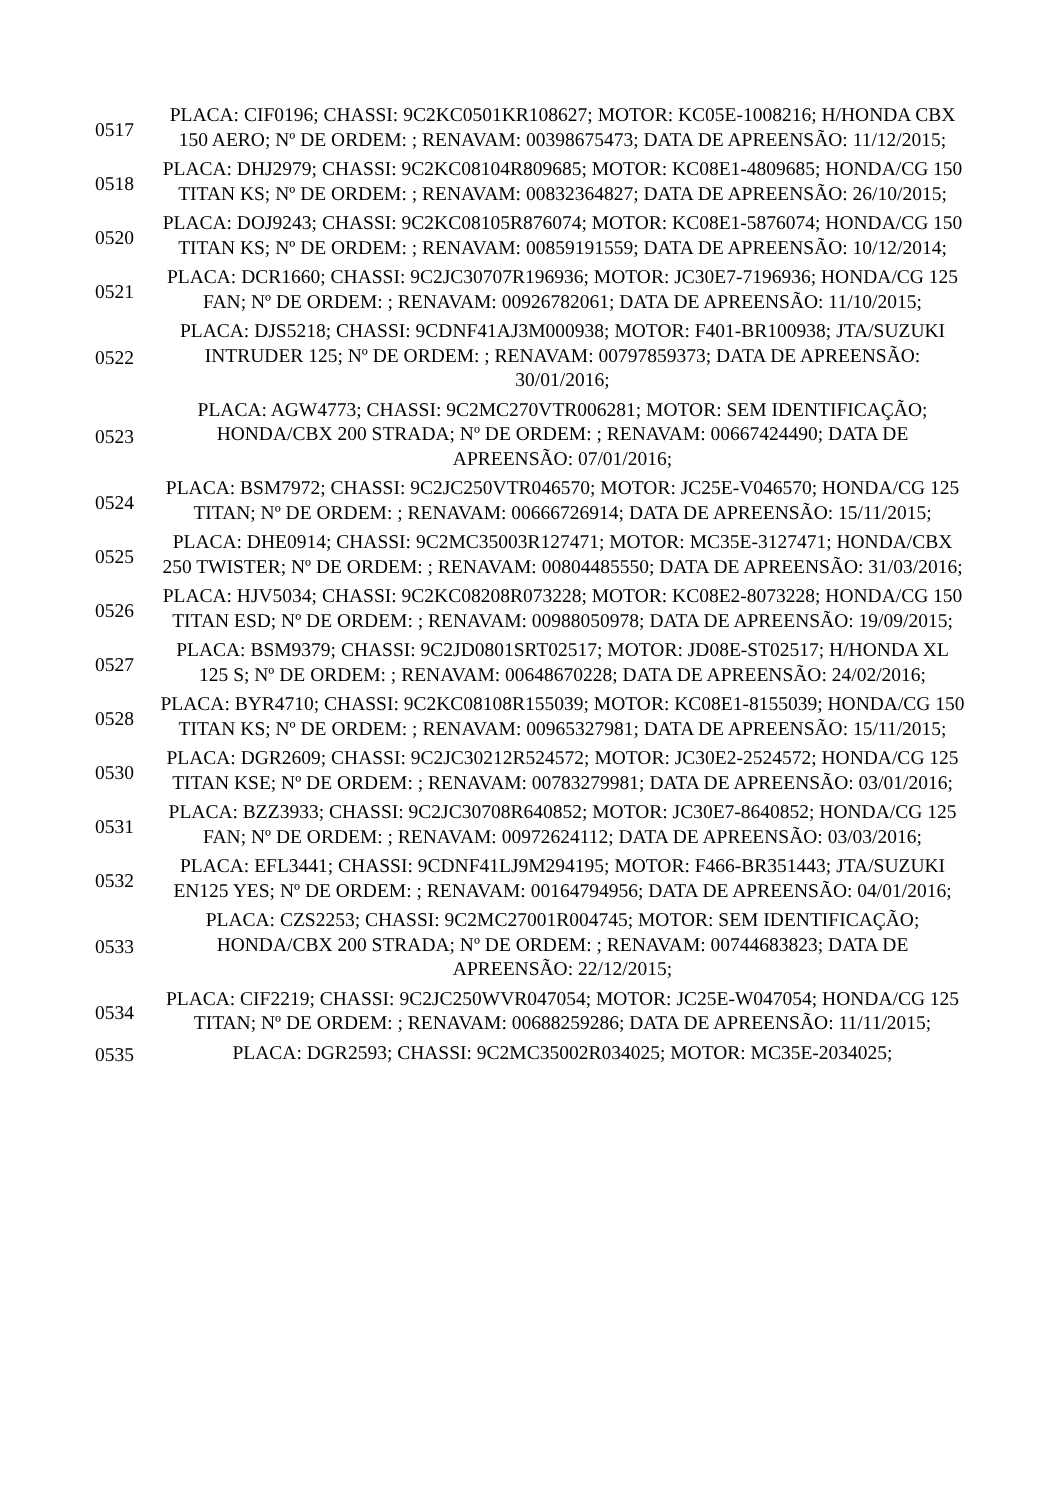| 0517 | PLACA: CIF0196; CHASSI: 9C2KC0501KR108627; MOTOR: KC05E-1008216; H/HONDA CBX 150 AERO; Nº DE ORDEM: ; RENAVAM: 00398675473; DATA DE APREENSÃO: 11/12/2015; |
| 0518 | PLACA: DHJ2979; CHASSI: 9C2KC08104R809685; MOTOR: KC08E1-4809685; HONDA/CG 150 TITAN KS; Nº DE ORDEM: ; RENAVAM: 00832364827; DATA DE APREENSÃO: 26/10/2015; |
| 0520 | PLACA: DOJ9243; CHASSI: 9C2KC08105R876074; MOTOR: KC08E1-5876074; HONDA/CG 150 TITAN KS; Nº DE ORDEM: ; RENAVAM: 00859191559; DATA DE APREENSÃO: 10/12/2014; |
| 0521 | PLACA: DCR1660; CHASSI: 9C2JC30707R196936; MOTOR: JC30E7-7196936; HONDA/CG 125 FAN; Nº DE ORDEM: ; RENAVAM: 00926782061; DATA DE APREENSÃO: 11/10/2015; |
| 0522 | PLACA: DJS5218; CHASSI: 9CDNF41AJ3M000938; MOTOR: F401-BR100938; JTA/SUZUKI INTRUDER 125; Nº DE ORDEM: ; RENAVAM: 00797859373; DATA DE APREENSÃO: 30/01/2016; |
| 0523 | PLACA: AGW4773; CHASSI: 9C2MC270VTR006281; MOTOR: SEM IDENTIFICAÇÃO; HONDA/CBX 200 STRADA; Nº DE ORDEM: ; RENAVAM: 00667424490; DATA DE APREENSÃO: 07/01/2016; |
| 0524 | PLACA: BSM7972; CHASSI: 9C2JC250VTR046570; MOTOR: JC25E-V046570; HONDA/CG 125 TITAN; Nº DE ORDEM: ; RENAVAM: 00666726914; DATA DE APREENSÃO: 15/11/2015; |
| 0525 | PLACA: DHE0914; CHASSI: 9C2MC35003R127471; MOTOR: MC35E-3127471; HONDA/CBX 250 TWISTER; Nº DE ORDEM: ; RENAVAM: 00804485550; DATA DE APREENSÃO: 31/03/2016; |
| 0526 | PLACA: HJV5034; CHASSI: 9C2KC08208R073228; MOTOR: KC08E2-8073228; HONDA/CG 150 TITAN ESD; Nº DE ORDEM: ; RENAVAM: 00988050978; DATA DE APREENSÃO: 19/09/2015; |
| 0527 | PLACA: BSM9379; CHASSI: 9C2JD0801SRT02517; MOTOR: JD08E-ST02517; H/HONDA XL 125 S; Nº DE ORDEM: ; RENAVAM: 00648670228; DATA DE APREENSÃO: 24/02/2016; |
| 0528 | PLACA: BYR4710; CHASSI: 9C2KC08108R155039; MOTOR: KC08E1-8155039; HONDA/CG 150 TITAN KS; Nº DE ORDEM: ; RENAVAM: 00965327981; DATA DE APREENSÃO: 15/11/2015; |
| 0530 | PLACA: DGR2609; CHASSI: 9C2JC30212R524572; MOTOR: JC30E2-2524572; HONDA/CG 125 TITAN KSE; Nº DE ORDEM: ; RENAVAM: 00783279981; DATA DE APREENSÃO: 03/01/2016; |
| 0531 | PLACA: BZZ3933; CHASSI: 9C2JC30708R640852; MOTOR: JC30E7-8640852; HONDA/CG 125 FAN; Nº DE ORDEM: ; RENAVAM: 00972624112; DATA DE APREENSÃO: 03/03/2016; |
| 0532 | PLACA: EFL3441; CHASSI: 9CDNF41LJ9M294195; MOTOR: F466-BR351443; JTA/SUZUKI EN125 YES; Nº DE ORDEM: ; RENAVAM: 00164794956; DATA DE APREENSÃO: 04/01/2016; |
| 0533 | PLACA: CZS2253; CHASSI: 9C2MC27001R004745; MOTOR: SEM IDENTIFICAÇÃO; HONDA/CBX 200 STRADA; Nº DE ORDEM: ; RENAVAM: 00744683823; DATA DE APREENSÃO: 22/12/2015; |
| 0534 | PLACA: CIF2219; CHASSI: 9C2JC250WVR047054; MOTOR: JC25E-W047054; HONDA/CG 125 TITAN; Nº DE ORDEM: ; RENAVAM: 00688259286; DATA DE APREENSÃO: 11/11/2015; |
| 0535 | PLACA: DGR2593; CHASSI: 9C2MC35002R034025; MOTOR: MC35E-2034025; |